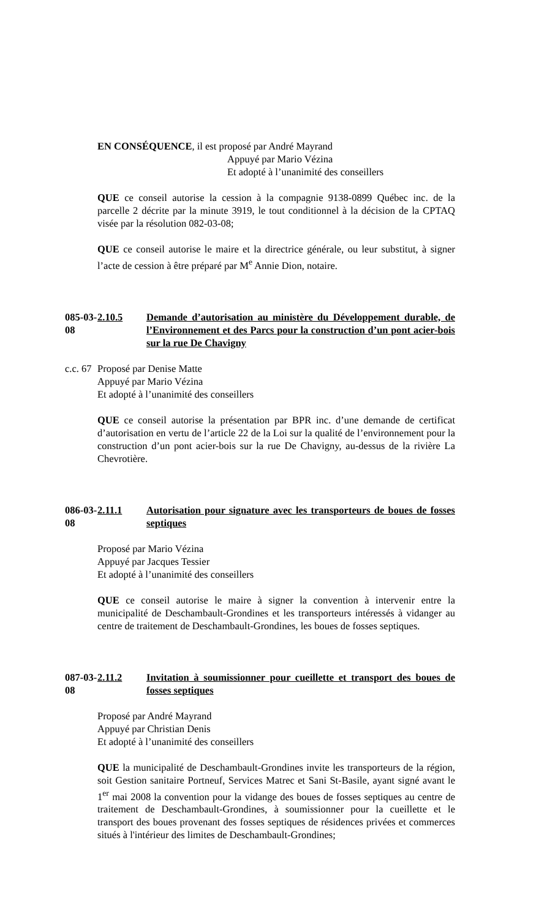EN CONSÉQUENCE, il est proposé par André Mayrand
Appuyé par Mario Vézina
Et adopté à l’unanimité des conseillers
QUE ce conseil autorise la cession à la compagnie 9138-0899 Québec inc. de la parcelle 2 décrite par la minute 3919, le tout conditionnel à la décision de la CPTAQ visée par la résolution 082-03-08;
QUE ce conseil autorise le maire et la directrice générale, ou leur substitut, à signer l’acte de cession à être préparé par M<sup>e</sup> Annie Dion, notaire.
085-03-08 2.10.5 Demande d’autorisation au ministère du Développement durable, de l’Environnement et des Parcs pour la construction d’un pont acier-bois sur la rue De Chavigny
c.c. 67 Proposé par Denise Matte
Appuyé par Mario Vézina
Et adopté à l’unanimité des conseillers
QUE ce conseil autorise la présentation par BPR inc. d’une demande de certificat d’autorisation en vertu de l’article 22 de la Loi sur la qualité de l’environnement pour la construction d’un pont acier-bois sur la rue De Chavigny, au-dessus de la rivière La Chevrotière.
086-03-08 2.11.1 Autorisation pour signature avec les transporteurs de boues de fosses septiques
Proposé par Mario Vézina
Appuyé par Jacques Tessier
Et adopté à l’unanimité des conseillers
QUE ce conseil autorise le maire à signer la convention à intervenir entre la municipalité de Deschambault-Grondines et les transporteurs intéressés à vidanger au centre de traitement de Deschambault-Grondines, les boues de fosses septiques.
087-03-08 2.11.2 Invitation à soumissionner pour cueillette et transport des boues de fosses septiques
Proposé par André Mayrand
Appuyé par Christian Denis
Et adopté à l’unanimité des conseillers
QUE la municipalité de Deschambault-Grondines invite les transporteurs de la région, soit Gestion sanitaire Portneuf, Services Matrec et Sani St-Basile, ayant signé avant le 1<sup>er</sup> mai 2008 la convention pour la vidange des boues de fosses septiques au centre de traitement de Deschambault-Grondines, à soumissionner pour la cueillette et le transport des boues provenant des fosses septiques de résidences privées et commerces situés à l'intérieur des limites de Deschambault-Grondines;